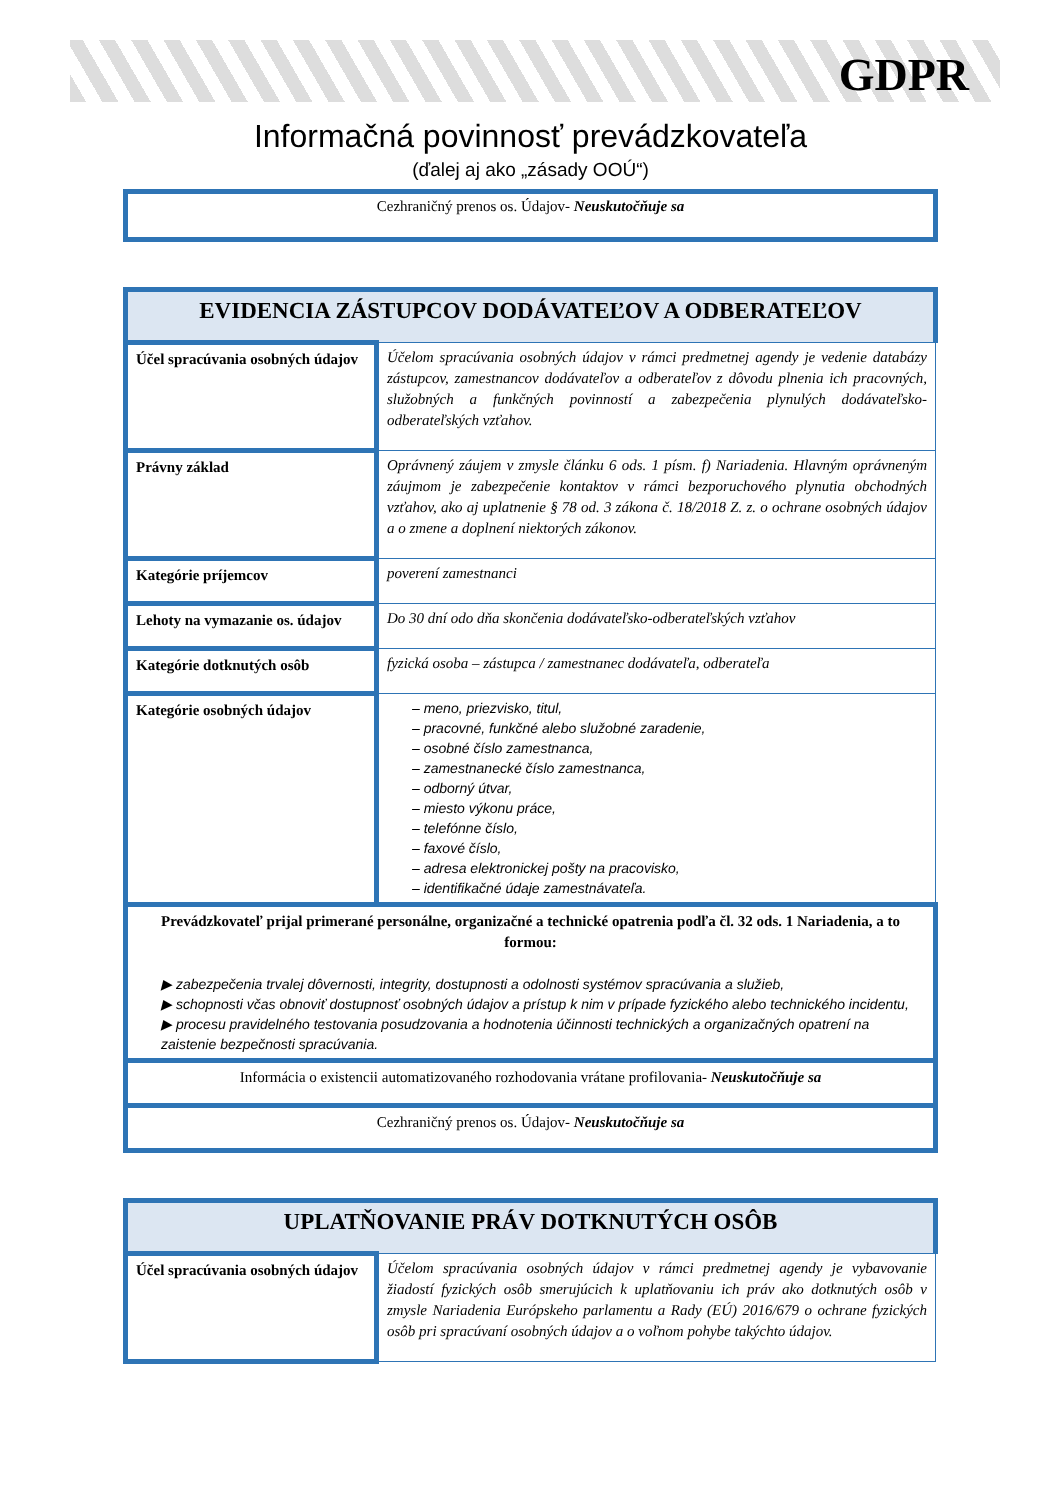GDPR
Informačná povinnosť prevádzkovateľa
(ďalej aj ako „zásady OOÚ“)
Cezhraničný prenos os. Údajov- Neuskutočňuje sa
| EVIDENCIA ZÁSTUPCOV DODÁVATEĽOV A ODBERATEĽOV | |
| --- | --- |
| Účel spracúvania osobných údajov | Účelom spracúvania osobných údajov v rámci predmetnej agendy je vedenie databázy zástupcov, zamestnancov dodávateľov a odberateľov z dôvodu plnenia ich pracovných, služobných a funkčných povinností a zabezpečenia plynulých dodávateľsko-odberateľských vzťahov. |
| Právny základ | Oprávnený záujem v zmysle článku 6 ods. 1 písm. f) Nariadenia. Hlavným oprávneným záujmom je zabezpečenie kontaktov v rámci bezporuchového plynutia obchodných vzťahov, ako aj uplatnenie § 78 od. 3 zákona č. 18/2018 Z. z. o ochrane osobných údajov a o zmene a doplnení niektorých zákonov. |
| Kategórie príjemcov | poverení zamestnanci |
| Lehoty na vymazanie os. údajov | Do 30 dní odo dňa skončenia dodávateľsko-odberateľských vzťahov |
| Kategórie dotknutých osôb | fyzická osoba – zástupca / zamestnanec dodávateľa, odberateľa |
| Kategórie osobných údajov | – meno, priezvisko, titul, – pracovné, funkčné alebo služobné zaradenie, – osobné číslo zamestnanca, – zamestnanecké číslo zamestnanca, – odborný útvar, – miesto výkonu práce, – telefónne číslo, – faxové číslo, – adresa elektronickej pošty na pracovisko, – identifikačné údaje zamestnávateľa. |
| Prevádzkovateľ prijal primerané personálne, organizačné a technické opatrenia podľa čl. 32 ods. 1 Nariadenia, a to formou: ▶ zabezpečenia trvalej dôvernosti, integrity, dostupnosti a odolnosti systémov spracúvania a služieb, ▶ schopnosti včas obnoviť dostupnosť osobných údajov a prístup k nim v prípade fyzického alebo technického incidentu, ▶ procesu pravidelného testovania posudzovania a hodnotenia účinnosti technických a organizačných opatrení na zaistenie bezpečnosti spracúvania. | |
| Informácia o existencii automatizovaného rozhodovania vrátane profilovania- Neuskutočňuje sa | |
| Cezhraničný prenos os. Údajov- Neuskutočňuje sa | |
| UPLATŇOVANIE PRÁV DOTKNUTÝCH OSÔB | |
| --- | --- |
| Účel spracúvania osobných údajov | Účelom spracúvania osobných údajov v rámci predmetnej agendy je vybavovanie žiadostí fyzických osôb smerujúcich k uplatňovaniu ich práv ako dotknutých osôb v zmysle Nariadenia Európskeho parlamentu a Rady (EÚ) 2016/679 o ochrane fyzických osôb pri spracúvaní osobných údajov a o voľnom pohybe takýchto údajov. |